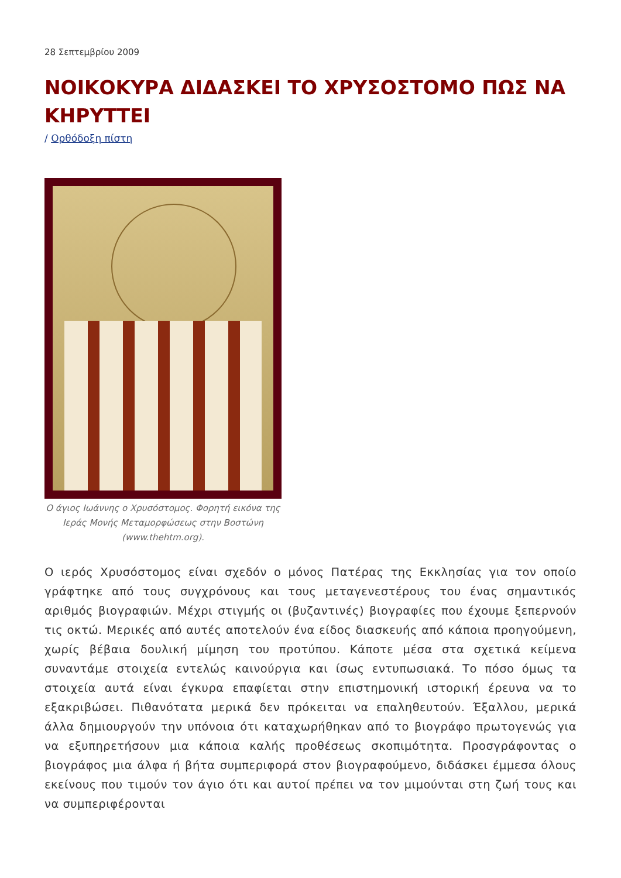28 Σεπτεμβρίου 2009
ΝΟΙΚΟΚΥΡΑ ΔΙΔΑΣΚΕΙ ΤΟ ΧΡΥΣΟΣΤΟΜΟ ΠΩΣ ΝΑ ΚΗΡΥΤΤΕΙ
/ Ορθόδοξη πίστη
Ο άγιος Ιωάννης ο Χρυσόστομος. Φορητή εικόνα της Ιεράς Μονής Μεταμορφώσεως στην Βοστώνη (www.thehtm.org).
Ο ιερός Χρυσόστομος είναι σχεδόν ο μόνος Πατέρας της Εκκλησίας για τον οποίο γράφτηκε από τους συγχρόνους και τους μεταγενεστέρους του ένας σημαντικός αριθμός βιογραφιών. Μέχρι στιγμής οι (βυζαντινές) βιογραφίες που έχουμε ξεπερνούν τις οκτώ. Μερικές από αυτές αποτελούν ένα είδος διασκευής από κάποια προηγούμενη, χωρίς βέβαια δουλική μίμηση του προτύπου. Κάποτε μέσα στα σχετικά κείμενα συναντάμε στοιχεία εντελώς καινούργια και ίσως εντυπωσιακά. Το πόσο όμως τα στοιχεία αυτά είναι έγκυρα επαφίεται στην επιστημονική ιστορική έρευνα να το εξακριβώσει. Πιθανότατα μερικά δεν πρόκειται να επαληθευτούν. Έξαλλου, μερικά άλλα δημιουργούν την υπόνοια ότι καταχωρήθηκαν από το βιογράφο πρωτογενώς για να εξυπηρετήσουν μια κάποια καλής προθέσεως σκοπιμότητα. Προσγράφοντας ο βιογράφος μια άλφα ή βήτα συμπεριφορά στον βιογραφούμενο, διδάσκει έμμεσα όλους εκείνους που τιμούν τον άγιο ότι και αυτοί πρέπει να τον μιμούνται στη ζωή τους και να συμπεριφέρονται